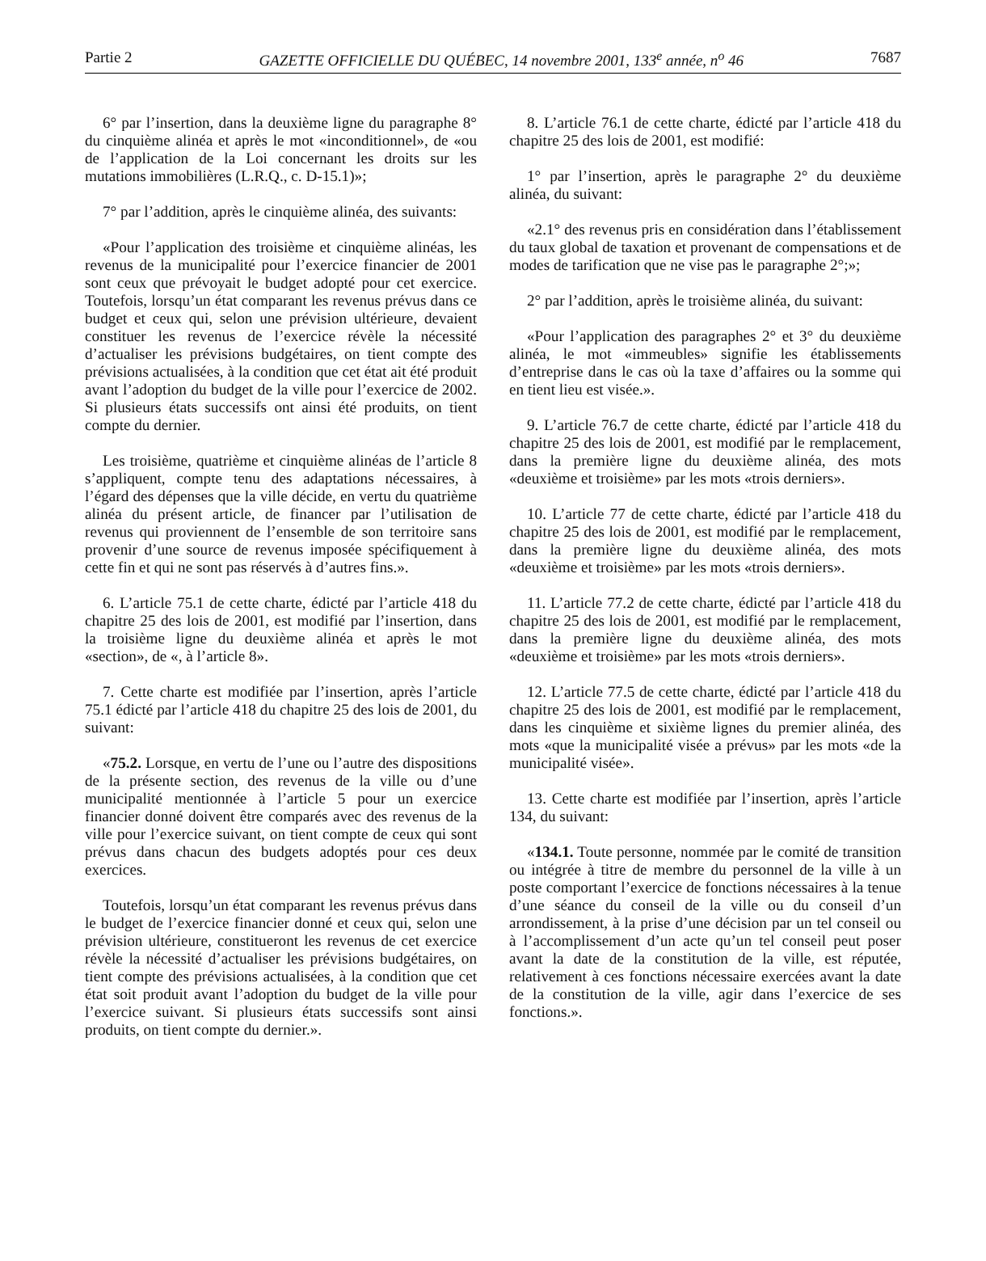Partie 2 GAZETTE OFFICIELLE DU QUÉBEC, 14 novembre 2001, 133<sup>e</sup> année, n<sup>o</sup> 46 7687
6° par l’insertion, dans la deuxième ligne du paragraphe 8° du cinquième alinéa et après le mot «inconditionnel», de «ou de l’application de la Loi concernant les droits sur les mutations immobilières (L.R.Q., c. D-15.1)»;
7° par l’addition, après le cinquième alinéa, des suivants:
«Pour l’application des troisième et cinquième alinéas, les revenus de la municipalité pour l’exercice financier de 2001 sont ceux que prévoyait le budget adopté pour cet exercice. Toutefois, lorsqu’un état comparant les revenus prévus dans ce budget et ceux qui, selon une prévision ultérieure, devaient constituer les revenus de l’exercice révèle la nécessité d’actualiser les prévisions budgétaires, on tient compte des prévisions actualisées, à la condition que cet état ait été produit avant l’adoption du budget de la ville pour l’exercice de 2002. Si plusieurs états successifs ont ainsi été produits, on tient compte du dernier.
Les troisième, quatrième et cinquième alinéas de l’article 8 s’appliquent, compte tenu des adaptations nécessaires, à l’égard des dépenses que la ville décide, en vertu du quatrième alinéa du présent article, de financer par l’utilisation de revenus qui proviennent de l’ensemble de son territoire sans provenir d’une source de revenus imposée spécifiquement à cette fin et qui ne sont pas réservés à d’autres fins.».
6. L’article 75.1 de cette charte, édicté par l’article 418 du chapitre 25 des lois de 2001, est modifié par l’insertion, dans la troisième ligne du deuxième alinéa et après le mot «section», de «, à l’article 8».
7. Cette charte est modifiée par l’insertion, après l’article 75.1 édicté par l’article 418 du chapitre 25 des lois de 2001, du suivant:
«75.2. Lorsque, en vertu de l’une ou l’autre des dispositions de la présente section, des revenus de la ville ou d’une municipalité mentionnée à l’article 5 pour un exercice financier donné doivent être comparés avec des revenus de la ville pour l’exercice suivant, on tient compte de ceux qui sont prévus dans chacun des budgets adoptés pour ces deux exercices.
Toutefois, lorsqu’un état comparant les revenus prévus dans le budget de l’exercice financier donné et ceux qui, selon une prévision ultérieure, constitueront les revenus de cet exercice révèle la nécessité d’actualiser les prévisions budgétaires, on tient compte des prévisions actualisées, à la condition que cet état soit produit avant l’adoption du budget de la ville pour l’exercice suivant. Si plusieurs états successifs sont ainsi produits, on tient compte du dernier.».
8. L’article 76.1 de cette charte, édicté par l’article 418 du chapitre 25 des lois de 2001, est modifié:
1° par l’insertion, après le paragraphe 2° du deuxième alinéa, du suivant:
«2.1° des revenus pris en considération dans l’établissement du taux global de taxation et provenant de compensations et de modes de tarification que ne vise pas le paragraphe 2°;»;
2° par l’addition, après le troisième alinéa, du suivant:
«Pour l’application des paragraphes 2° et 3° du deuxième alinéa, le mot «immeubles» signifie les établissements d’entreprise dans le cas où la taxe d’affaires ou la somme qui en tient lieu est visée.».
9. L’article 76.7 de cette charte, édicté par l’article 418 du chapitre 25 des lois de 2001, est modifié par le remplacement, dans la première ligne du deuxième alinéa, des mots «deuxième et troisième» par les mots «trois derniers».
10. L’article 77 de cette charte, édicté par l’article 418 du chapitre 25 des lois de 2001, est modifié par le remplacement, dans la première ligne du deuxième alinéa, des mots «deuxième et troisième» par les mots «trois derniers».
11. L’article 77.2 de cette charte, édicté par l’article 418 du chapitre 25 des lois de 2001, est modifié par le remplacement, dans la première ligne du deuxième alinéa, des mots «deuxième et troisième» par les mots «trois derniers».
12. L’article 77.5 de cette charte, édicté par l’article 418 du chapitre 25 des lois de 2001, est modifié par le remplacement, dans les cinquième et sixième lignes du premier alinéa, des mots «que la municipalité visée a prévus» par les mots «de la municipalité visée».
13. Cette charte est modifiée par l’insertion, après l’article 134, du suivant:
«134.1. Toute personne, nommée par le comité de transition ou intégrée à titre de membre du personnel de la ville à un poste comportant l’exercice de fonctions nécessaires à la tenue d’une séance du conseil de la ville ou du conseil d’un arrondissement, à la prise d’une décision par un tel conseil ou à l’accomplissement d’un acte qu’un tel conseil peut poser avant la date de la constitution de la ville, est réputée, relativement à ces fonctions nécessaire exercées avant la date de la constitution de la ville, agir dans l’exercice de ses fonctions.».